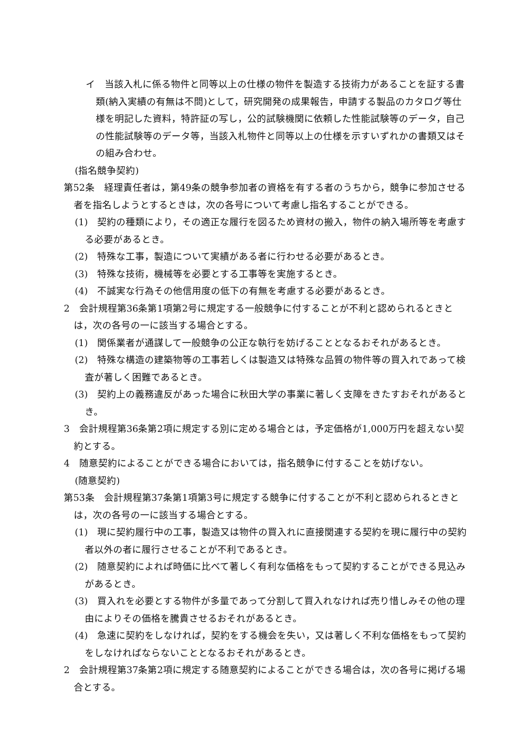イ　当該入札に係る物件と同等以上の仕様の物件を製造する技術力があることを証する書類(納入実績の有無は不問)として，研究開発の成果報告，申請する製品のカタログ等仕様を明記した資料，特許証の写し，公的試験機関に依頼した性能試験等のデータ，自己の性能試験等のデータ等，当該入札物件と同等以上の仕様を示すいずれかの書類又はその組み合わせ。
(指名競争契約)
第52条　経理責任者は，第49条の競争参加者の資格を有する者のうちから，競争に参加させる者を指名しようとするときは，次の各号について考慮し指名することができる。
(1)　契約の種類により，その適正な履行を図るため資材の搬入，物件の納入場所等を考慮する必要があるとき。
(2)　特殊な工事，製造について実績がある者に行わせる必要があるとき。
(3)　特殊な技術，機械等を必要とする工事等を実施するとき。
(4)　不誠実な行為その他信用度の低下の有無を考慮する必要があるとき。
2　会計規程第36条第1項第2号に規定する一般競争に付することが不利と認められるときとは，次の各号の一に該当する場合とする。
(1)　関係業者が通謀して一般競争の公正な執行を妨げることとなるおそれがあるとき。
(2)　特殊な構造の建築物等の工事若しくは製造又は特殊な品質の物件等の買入れであって検査が著しく困難であるとき。
(3)　契約上の義務違反があった場合に秋田大学の事業に著しく支障をきたすおそれがあるとき。
3　会計規程第36条第2項に規定する別に定める場合とは，予定価格が1,000万円を超えない契約とする。
4　随意契約によることができる場合においては，指名競争に付することを妨げない。
(随意契約)
第53条　会計規程第37条第1項第3号に規定する競争に付することが不利と認められるときとは，次の各号の一に該当する場合とする。
(1)　現に契約履行中の工事，製造又は物件の買入れに直接関連する契約を現に履行中の契約者以外の者に履行させることが不利であるとき。
(2)　随意契約によれば時価に比べて著しく有利な価格をもって契約することができる見込みがあるとき。
(3)　買入れを必要とする物件が多量であって分割して買入れなければ売り惜しみその他の理由によりその価格を騰貴させるおそれがあるとき。
(4)　急速に契約をしなければ，契約をする機会を失い，又は著しく不利な価格をもって契約をしなければならないこととなるおそれがあるとき。
2　会計規程第37条第2項に規定する随意契約によることができる場合は，次の各号に掲げる場合とする。